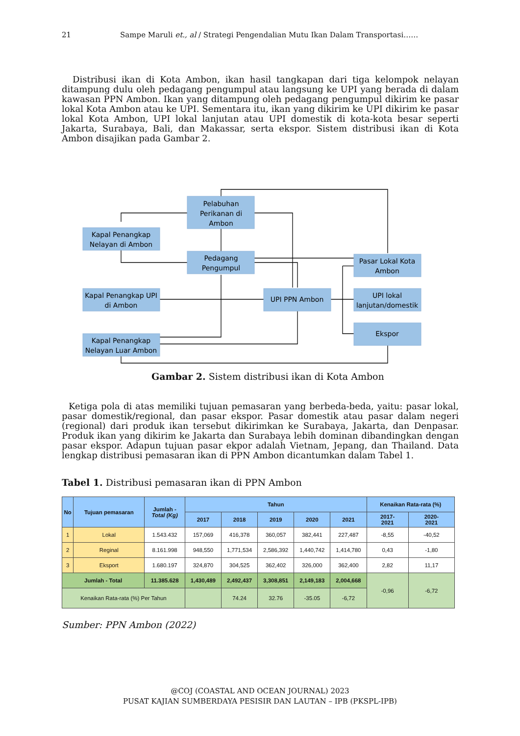21 Sampe Maruli et., al / Strategi Pengendalian Mutu Ikan Dalam Transportasi……
Distribusi ikan di Kota Ambon, ikan hasil tangkapan dari tiga kelompok nelayan ditampung dulu oleh pedagang pengumpul atau langsung ke UPI yang berada di dalam kawasan PPN Ambon. Ikan yang ditampung oleh pedagang pengumpul dikirim ke pasar lokal Kota Ambon atau ke UPI. Sementara itu, ikan yang dikirim ke UPI dikirim ke pasar lokal Kota Ambon, UPI lokal lanjutan atau UPI domestik di kota-kota besar seperti Jakarta, Surabaya, Bali, dan Makassar, serta ekspor. Sistem distribusi ikan di Kota Ambon disajikan pada Gambar 2.
Pelabuhan
Perikanan di
Ambon
Kapal Penangkap
Nelayan di Ambon
Pedagang
Pengumpul
Pasar Lokal Kota
Ambon
Kapal Penangkap UPI
di Ambon
UPI PPN Ambon
UPI lokal
lanjutan/domestik
Ekspor
Kapal Penangkap
Nelayan Luar Ambon
Gambar 2. Sistem distribusi ikan di Kota Ambon
Ketiga pola di atas memiliki tujuan pemasaran yang berbeda-beda, yaitu: pasar lokal, pasar domestik/regional, dan pasar ekspor. Pasar domestik atau pasar dalam negeri (regional) dari produk ikan tersebut dikirimkan ke Surabaya, Jakarta, dan Denpasar. Produk ikan yang dikirim ke Jakarta dan Surabaya lebih dominan dibandingkan dengan pasar ekspor. Adapun tujuan pasar ekpor adalah Vietnam, Jepang, dan Thailand. Data lengkap distribusi pemasaran ikan di PPN Ambon dicantumkan dalam Tabel 1.
Tabel 1. Distribusi pemasaran ikan di PPN Ambon
| No | Tujuan pemasaran | Jumlah - Total (Kg) | Tahun | | | | | Kenaikan Rata-rata (%) | |
| --- | --- | --- | --- | --- | --- | --- | --- | --- | --- |
| | | | 2017 | 2018 | 2019 | 2020 | 2021 | 2017- 2021 | 2020- 2021 |
| 1 | Lokal | 1.543.432 | 157,069 | 416,378 | 360,057 | 382,441 | 227,487 | -8,55 | -40,52 |
| 2 | Reginal | 8.161.998 | 948,550 | 1,771,534 | 2,586,392 | 1,440,742 | 1,414,780 | 0,43 | -1,80 |
| 3 | Eksport | 1.680.197 | 324,870 | 304,525 | 362,402 | 326,000 | 362,400 | 2,82 | 11,17 |
| Jumlah - Total | | 11.385.628 | 1,430,489 | 2,492,437 | 3,308,851 | 2,149,183 | 2,004,668 | -0,96 | -6,72 |
| Kenaikan Rata-rata (%) Per Tahun | | | | 74.24 | 32.76 | -35.05 | -6,72 | | |
Sumber: PPN Ambon (2022)
@COJ (COASTAL AND OCEAN JOURNAL) 2023
PUSAT KAJIAN SUMBERDAYA PESISIR DAN LAUTAN – IPB (PKSPL-IPB)